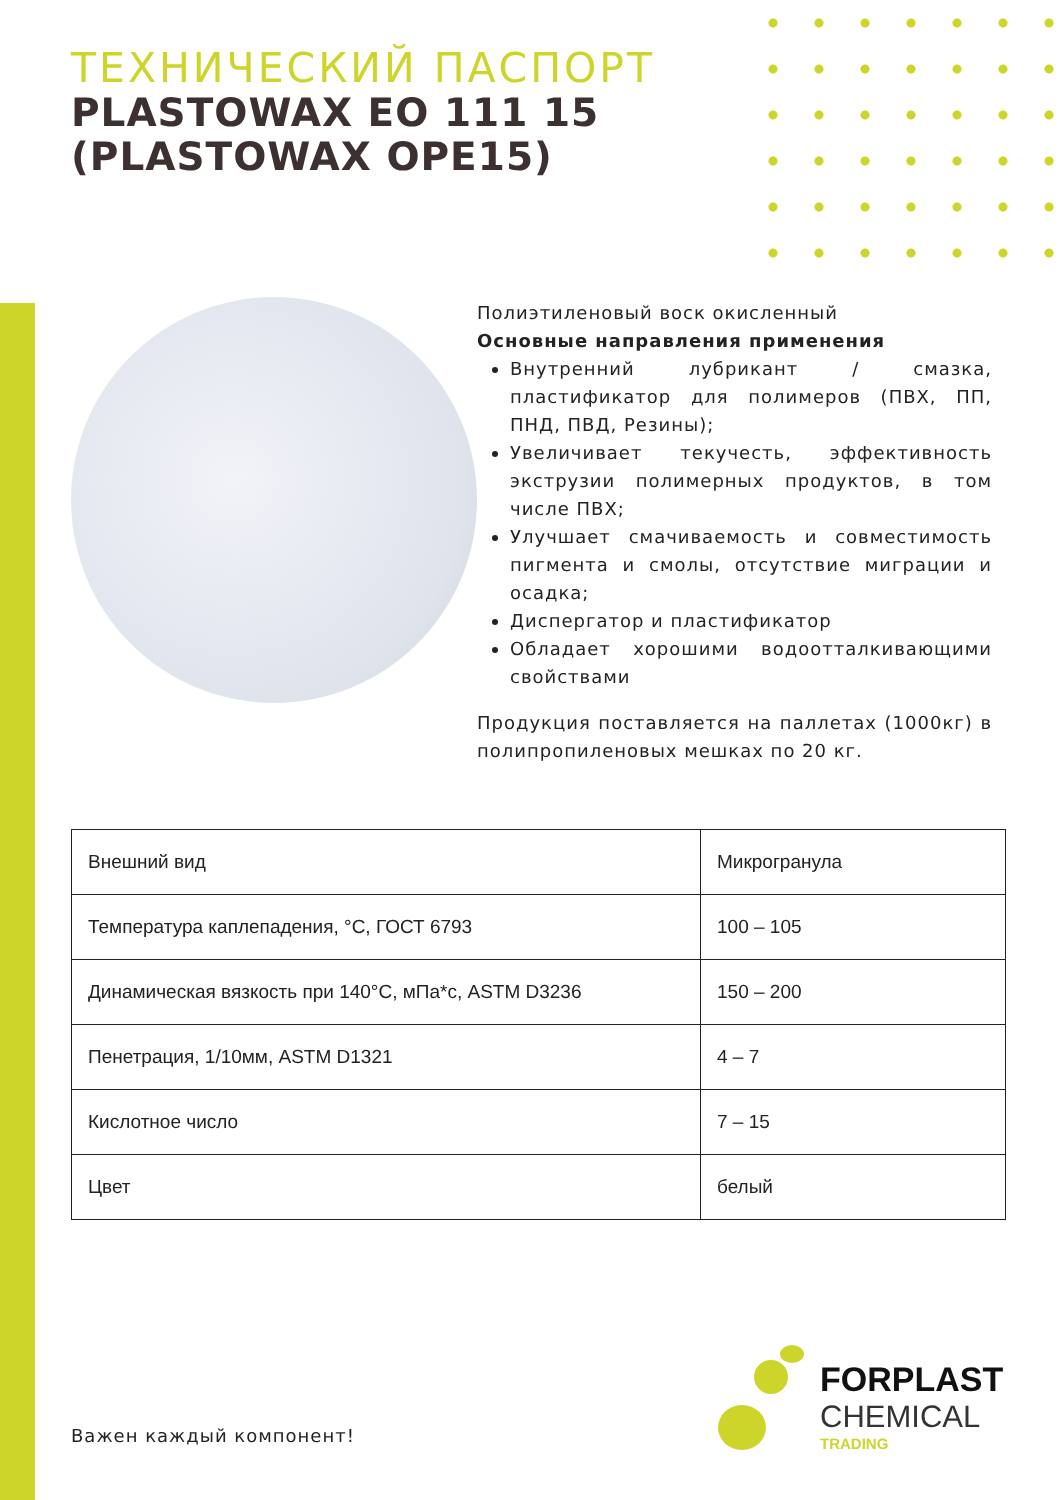ТЕХНИЧЕСКИЙ ПАСПОРТ
PLASTOWAX EO 111 15
(PLASTOWAX OPE15)
Полиэтиленовый воск окисленный
Основные направления применения
Внутренний лубрикант / смазка, пластификатор для полимеров (ПВХ, ПП, ПНД, ПВД, Резины);
Увеличивает текучесть, эффективность экструзии полимерных продуктов, в том числе ПВХ;
Улучшает смачиваемость и совместимость пигмента и смолы, отсутствие миграции и осадка;
Диспергатор и пластификатор
Обладает хорошими водоотталкивающими свойствами
Продукция поставляется на паллетах (1000кг) в полипропиленовых мешках по 20 кг.
| Внешний вид | Микрогранула |
| Температура каплепадения, °C, ГОСТ 6793 | 100 – 105 |
| Динамическая вязкость при 140°C, мПа*с, ASTM D3236 | 150 – 200 |
| Пенетрация, 1/10мм, ASTM D1321 | 4 – 7 |
| Кислотное число | 7 – 15 |
| Цвет | белый |
Важен каждый компонент!
FORPLAST
CHEMICAL
TRADING